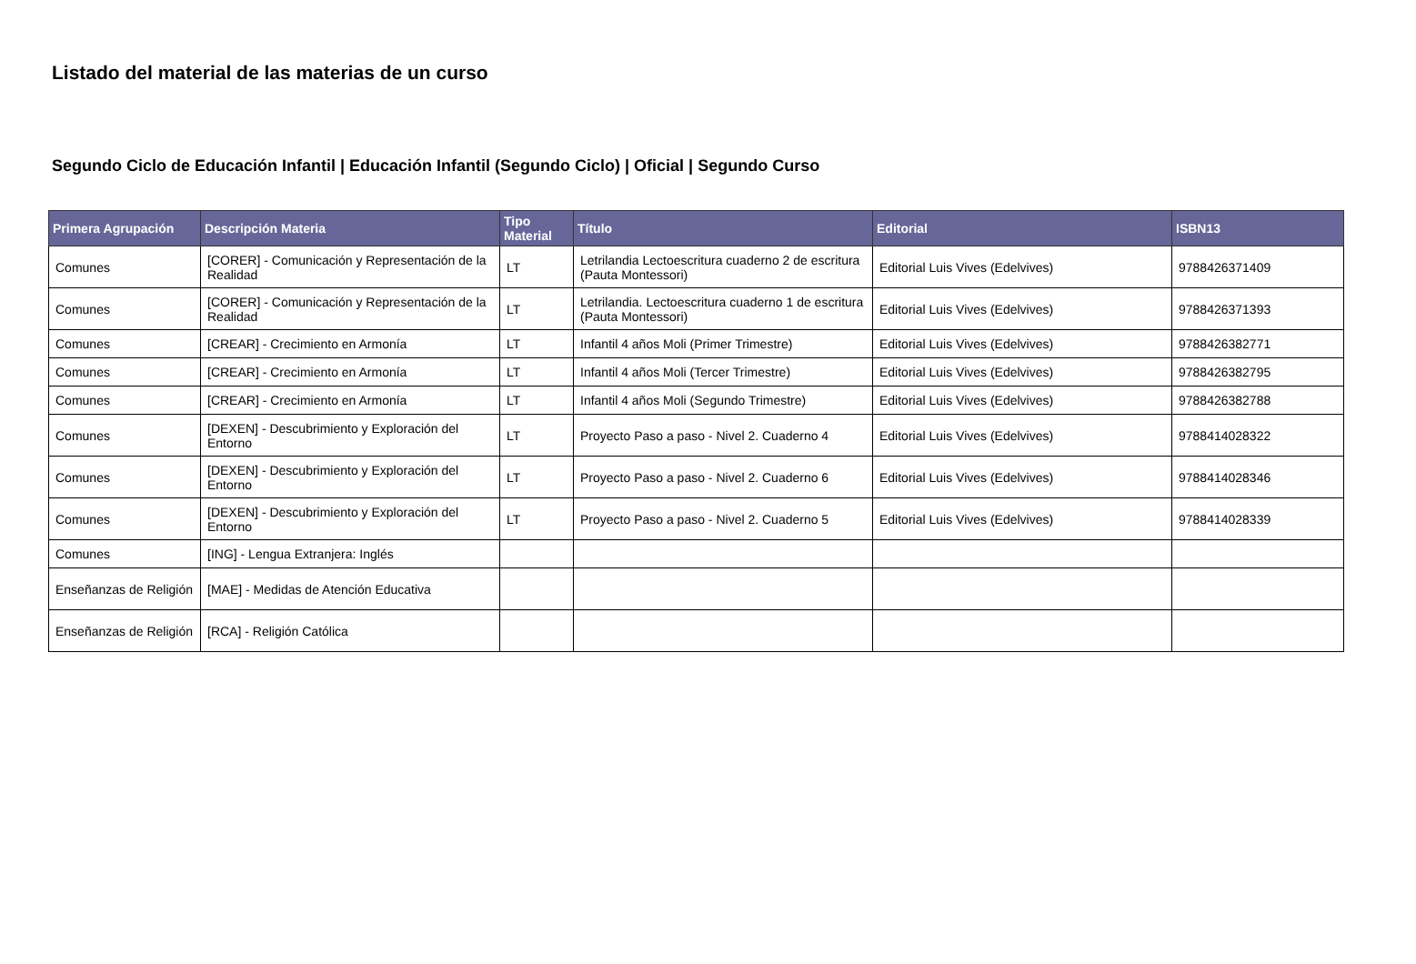Listado del material de las materias de un curso
Segundo Ciclo de Educación Infantil | Educación Infantil (Segundo Ciclo) | Oficial | Segundo Curso
| Primera Agrupación | Descripción Materia | Tipo Material | Título | Editorial | ISBN13 |
| --- | --- | --- | --- | --- | --- |
| Comunes | [CORER] - Comunicación y Representación de la Realidad | LT | Letrilandia Lectoescritura cuaderno 2 de escritura (Pauta Montessori) | Editorial Luis Vives (Edelvives) | 9788426371409 |
| Comunes | [CORER] - Comunicación y Representación de la Realidad | LT | Letrilandia. Lectoescritura cuaderno 1 de escritura (Pauta Montessori) | Editorial Luis Vives (Edelvives) | 9788426371393 |
| Comunes | [CREAR] - Crecimiento en Armonía | LT | Infantil 4 años Moli (Primer Trimestre) | Editorial Luis Vives (Edelvives) | 9788426382771 |
| Comunes | [CREAR] - Crecimiento en Armonía | LT | Infantil 4 años Moli (Tercer Trimestre) | Editorial Luis Vives (Edelvives) | 9788426382795 |
| Comunes | [CREAR] - Crecimiento en Armonía | LT | Infantil 4 años Moli (Segundo Trimestre) | Editorial Luis Vives (Edelvives) | 9788426382788 |
| Comunes | [DEXEN] - Descubrimiento y Exploración del Entorno | LT | Proyecto Paso a paso - Nivel 2. Cuaderno 4 | Editorial Luis Vives (Edelvives) | 9788414028322 |
| Comunes | [DEXEN] - Descubrimiento y Exploración del Entorno | LT | Proyecto Paso a paso - Nivel 2. Cuaderno 6 | Editorial Luis Vives (Edelvives) | 9788414028346 |
| Comunes | [DEXEN] - Descubrimiento y Exploración del Entorno | LT | Proyecto Paso a paso - Nivel 2. Cuaderno 5 | Editorial Luis Vives (Edelvives) | 9788414028339 |
| Comunes | [ING] - Lengua Extranjera: Inglés | | | | |
| Enseñanzas de Religión | [MAE] - Medidas de Atención Educativa | | | | |
| Enseñanzas de Religión | [RCA] - Religión Católica | | | | |